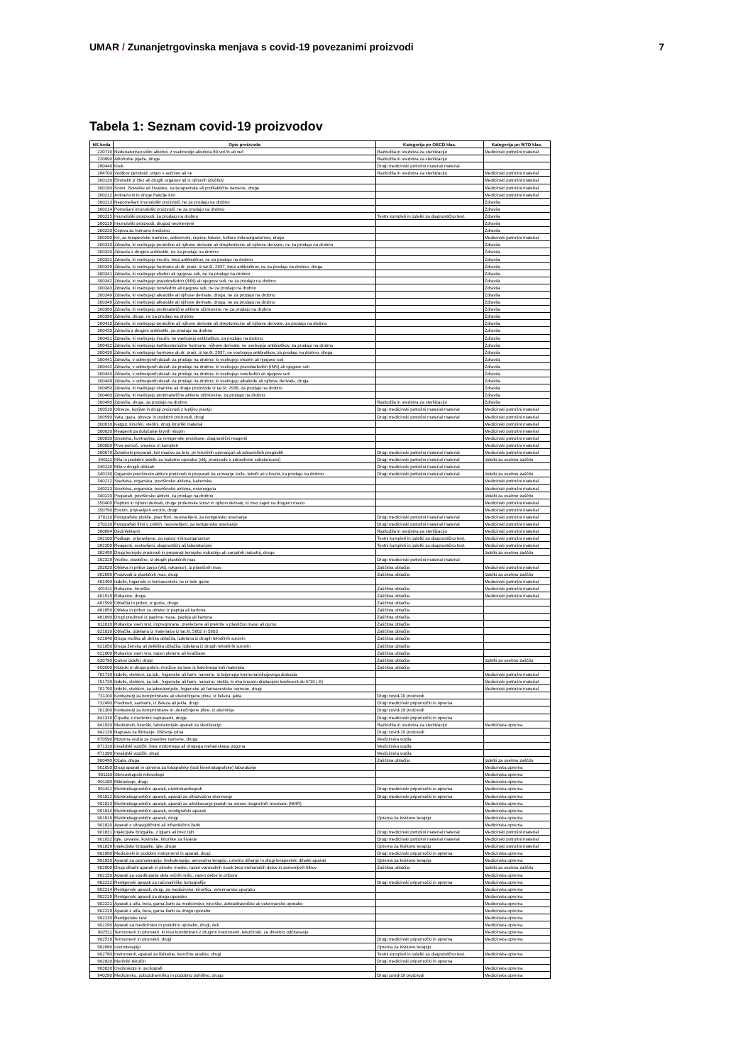UMAR / Zunanjetrgovinska menjava s covid-19 povezanimi proizvodi 7
Tabela 1: Seznam covid-19 proizvodov
| HS koda | Opis proizvoda | Kategorija po OECD klas. | Kategorija po WTO klas. |
| --- | --- | --- | --- |
| 220710 | Nedenaturiran etilni alkohol, z vsebnostjo alkohola 80 vol.% ali več | Razkužila in sredstva za sterilizacijo | Medicinski potrošni material |
| 220890 | Alkoholne pijače, druge | Razkužila in sredstva za sterilizacijo | |
| 280440 | Kisik | Drugi medicinski potrošni material material | |
| 284700 | Vodikov peroksid, utrjen s sečnino ali ne | Razkužila in sredstva za sterilizacijo | Medicinski potrošni material |
| 300120 | Ekstrakti iz žlez ali drugih organov ali iz njihovih izločkov | | Medicinski potrošni material |
| 300190 | Snovi, človeške ali živalske, za terapevtske ali profilaktične namene, druge | | Medicinski potrošni material |
| 300212 | Antiserumi in druge frakcije krvi | | Medicinski potrošni material |
| 300213 | Nepomešani imunološki proizvodi, ne za prodajo na drobno | | Zdravila |
| 300214 | Pomešani imunološki proizvodi, ne za prodajo na drobno | | Zdravila |
| 300215 | Imunološki proizvodi, za prodajo na drobno | Testni kompleti in izdelki za diagnostično test. | Zdravila |
| 300219 | Imunološki proizvodi, drugod neomenjeni | | Zdravila |
| 300220 | Cepiva za humano medicino | | Zdravila |
| 300290 | Kri, za terapevtske namene, antiserumi, cepiva, toksini, kulture mikroorganizmov, drugo | | Medicinski potrošni material |
| 300310 | Zdravila, ki vsebujejo peniciline ali njihove derivate ali streptomicine ali njihove derivate, ne za prodajo na drobno | | Zdravila |
| 300320 | Zdravila z drugimi antibiotiki, ne za prodajo na drobno | | Zdravila |
| 300331 | Zdravila, ki vsebujejo insulin, brez antibiotikov, ne za prodajo na drobno | | Zdravila |
| 300339 | Zdravila, ki vsebujejo hormone ali dr. proiz. iz tar.št. 2937, brez antibiotikov, ne za prodajo na drobno, druga | | Zdravila |
| 300341 | Zdravila, ki vsebujejo efedrin ali njegove soli, ne za prodajo na drobno | | Zdravila |
| 300342 | Zdravila, ki vsebujejo psevdoefedrin (INN) ali njegove soli, ne za prodajo na drobno | | Zdravila |
| 300343 | Zdravila, ki vsebujejo norefedrin ali njegove soli, ne za prodajo na drobno | | Zdravila |
| 300349 | Zdravila, ki vsebujejo alkaloide ali njihove derivate, druga, ne za prodajo na drobno | | Zdravila |
| 300349 | Zdravila, ki vsebujejo alkaloide ali njihove derivate, druga, ne za prodajo na drobno | | Zdravila |
| 300360 | Zdravila, ki vsebujejo protimalarične aktivne učinkovine, ne za prodajo na drobno | | Zdravila |
| 300390 | Zdravila, druga, ne za prodajo na drobno | | Zdravila |
| 300410 | Zdravila, ki vsebujejo peniciline ali njihove derivate ali streptomicine ali njihove derivate, za prodajo na drobno | | Zdravila |
| 300420 | Zdravila z drugimi antibiotiki, za prodajo na drobno | | Zdravila |
| 300431 | Zdravila, ki vsebujejo insulin, ne vsebujejo antibiotikov, za prodajo na drobno | | Zdravila |
| 300432 | Zdravila, ki vsebujejo kortikosteroidne hormone, njihove derivate, ne vsebujejo antibiotikov, za prodajo na drobno | | Zdravila |
| 300439 | Zdravila, ki vsebujejo hormone ali dr. proiz. iz tar.št. 2937, ne vsebujejo antibiotikov, za prodajo na drobno, druga | | Zdravila |
| 300441 | Zdravila, v odmerjenih dozah za prodajo na drobno, ki vsebujejo efedrin ali njegove soli | | Zdravila |
| 300442 | Zdravila, v odmerjenih dozah za prodajo na drobno, ki vsebujejo psevdoefedrin (INN) ali njegove soli | | Zdravila |
| 300443 | Zdravila, v odmerjenih dozah za prodajo na drobno, ki vsebujejo norefedrin ali njegove soli | | Zdravila |
| 300449 | Zdravila, v odmerjenih dozah za prodajo na drobno, ki vsebujejo alkaloide ali njihove derivate, druga | | Zdravila |
| 300450 | Zdravila, ki vsebujejo vitamine ali druge proizvode iz tar.št. 2936, za prodajo na drobno | | Zdravila |
| 300460 | Zdravila, ki vsebujejo protimalarične aktivne učinkovine, za prodajo na drobno | | Zdravila |
| 300490 | Zdravila, druga, za prodajo na drobno | Razkužila in sredstva za sterilizacijo | Zdravila |
| 300510 | Obveze, lepljive in drugi proizvodi z lepljivo plastjo | Drugi medicinski potrošni material material | Medicinski potrošni material |
| 300590 | Vata, gaza, obveze in podobni proizvodi, drugi | Drugi medicinski potrošni material material | Medicinski potrošni material |
| 300610 | Katgut, kirurški, sterilni, drugi kirurški material | | Medicinski potrošni material |
| 300620 | Reagenti za določanje krvnih skupin | | Medicinski potrošni material |
| 300630 | Sredstva, kontrastna, za rentgenske preiskave, diagnostični reagenti | | Medicinski potrošni material |
| 300650 | Prva pomoč, omarice in kompleti | | Medicinski potrošni material |
| 300670 | Želatinski preparati, kot mazivo za telo, pri kirurških operacijah ali zdravniških pregledih | Drugi medicinski potrošni material material | Medicinski potrošni material |
| 340111 | Mila in podobni izdelki za toaletno uporabo (vklj. proizvode z zdravilnimi substancami) | Drugi medicinski potrošni material material | Izdelki za osebno zaščito |
| 340120 | Milo v drugih oblikah | Drugi medicinski potrošni material material | |
| 340130 | Organski površinsko aktivni proizvodi in preparati za umivanje kože, tekoči ali v kremi, za prodajo na drobno | Drugi medicinski potrošni material material | Izdelki za osebno zaščito |
| 340212 | Sredstva, organska, površinsko aktivna, kationska | | Medicinski potrošni material |
| 340213 | Sredstva, organska, površinsko aktivna, neionogena | | Medicinski potrošni material |
| 340220 | Preparati, površinsko aktivni, za prodajo na drobno | | Izdelki za osebno zaščito |
| 350400 | Peptoni in njihovi derivati, druge proteinske snovi in njihovi derivati, ki niso zajeti na drugem mestu | | Medicinski potrošni material |
| 350790 | Encimi, pripravljeni encimi, drugi | | Medicinski potrošni material |
| 370110 | Fotografske plošče, plan filmi, neosvetljeni, za rentgensko snemanje | Drugi medicinski potrošni material material | Medicinski potrošni material |
| 370210 | Fotografski filmi v zvitkih, neosvetljeni, za rentgensko snemanje | Drugi medicinski potrošni material material | Medicinski potrošni material |
| 380894 | Dezinfektanti | Razkužila in sredstva za sterilizacijo | Medicinski potrošni material |
| 382100 | Podlage, pripravljene, za razvoj mikroorganizmov | Testni kompleti in izdelki za diagnostično test. | Medicinski potrošni material |
| 382200 | Reagenti, sestavljeni, diagnostični ali laboratorijski | Testni kompleti in izdelki za diagnostično test. | Medicinski potrošni material |
| 382499 | Drugi kemijski proizvodi in preparati kemijske industrije ali sorodnih industrij, drugo | | Izdelki za osebno zaščito |
| 392329 | Vrečke, plastične, iz drugih plastičnih mas | Drugi medicinski potrošni material material | |
| 392620 | Obleka in pribor zanjo (vklj. rokavice), iz plastičnih mas | Zaščitna oblačila | Medicinski potrošni material |
| 392690 | Proizvodi iz plastičnih mas, drugi | Zaščitna oblačila | Izdelki za osebno zaščito |
| 401490 | Izdelki, higienski in farmacevtski, ne iz trde gume | | Medicinski potrošni material |
| 401511 | Rokavice, kirurške | Zaščitna oblačila | Medicinski potrošni material |
| 401519 | Rokavice, druge | Zaščitna oblačila | Medicinski potrošni material |
| 401590 | Oblačila in pribor, iz gume, drugo | Zaščitna oblačila | |
| 481850 | Obleka in pribor za obleko iz papirja ali kartona | Zaščitna oblačila | |
| 481890 | Drugi predmeti iz papirne mase, papirja ali kartona | Zaščitna oblačila | |
| 611610 | Rokavice vseh vrst, impregnirane, prevlečene ali prekrite s plastično maso ali gumo | Zaščitna oblačila | |
| 621010 | Oblačila, izdelana iz materialov iz tar.št. 5602 in 5603 | Zaščitna oblačila | |
| 621040 | Druga moška ali deška oblačila, izdelana iz drugih tekstilnih surovin | Zaščitna oblačila | |
| 621050 | Druga ženska ali dekliška oblačila, izdelana iz drugih tekstilnih surovin | Zaščitna oblačila | |
| 621600 | Rokavice vseh vrst, razen pletene ali kvačkane | Zaščitna oblačila | |
| 630790 | Gotovi izdelki, drugi | Zaščitna oblačila | Izdelki za osebno zaščito |
| 650500 | Klobuki in druga pokriv.,mrežice za lase iz kakršnega koli materiala | Zaščitna oblačila | |
| 701710 | Izdelki, stekleni, za lab., higienske ali farm. namene, iz taljenega kremena/silicijevega dioksida | | Medicinski potrošni material |
| 701720 | Izdelki, stekleni, za lab., higienske ali farm. namene, steklo, ki ima linearni dilatacijski koeficient do 5*10 (-6) | | Medicinski potrošni material |
| 701790 | Izdelki, stekleni, za laboratorijske, higienske ali farmacevtske namene, drugi | | Medicinski potrošni material |
| 731100 | Kontejnerji za komprimirane ali utekočinjene pline, iz železa, jekla | Drugi covid-19 proizvodi | |
| 732490 | Predmeti, sanitarni, iz železa ali jekla, drugi | Drugi medicinski pripomočki in oprema | |
| 761300 | Kontejnerji za komprimirane in utekočinjene pline, iz aluminija | Drugi covid-19 proizvodi | |
| 841319 | Črpalke z merilnimi napravami, druge | Drugi medicinski pripomočki in oprema | |
| 841920 | Medicinski, kirurški, laboratorijski aparati za sterilizacijo | Razkužila in sredstva za sterilizacijo | Medicinska oprema |
| 842139 | Naprave za filtriranje, čiščenje plina | Drugi covid-19 proizvodi | |
| 870590 | Motorna vozila za posebne namene, druga | Medicinska vozila | |
| 871310 | Invalidski vozički, brez motornega ali drugega mehanskega pogona | Medicinska vozila | |
| 871390 | Invalidski vozički, drugi | Medicinska vozila | |
| 900490 | Očala, druga | Zaščitna oblačila | Izdelki za osebno zaščito |
| 901050 | Drugi aparati in oprema za fotografske (tudi kinematografske) laboratorije | | Medicinska oprema |
| 901110 | Stereoskopski mikroskopi | | Medicinska oprema |
| 901180 | Mikroskopi, drugi | | Medicinska oprema |
| 901811 | Elektrodiagnostični aparati, elektrokardiografi | Drugi medicinski pripomočki in oprema | Medicinska oprema |
| 901812 | Elektrodiagnostični aparati, aparati za ultrazvočno skeniranje | Drugi medicinski pripomočki in oprema | Medicinska oprema |
| 901813 | Elektrodiagnostični aparati, aparati za odslikavanje podob na osnovi magnetnih resonanc (NMR) | | Medicinska oprema |
| 901814 | Elektrodiagnostični aparati, scintigrafski aparati | | Medicinska oprema |
| 901819 | Elektrodiagnostični aparati, drugi | Oprema za kisikovo terapijo | Medicinska oprema |
| 901820 | Aparati z ultravijoličnimi ali infrardečimi žarki | | Medicinska oprema |
| 901831 | Injekcijske brizgalke, z iglami ali brez njih | Drugi medicinski potrošni material material | Medicinski potrošni material |
| 901832 | Igle, cevaste, kovinske, kirurške za šivanje | Drugi medicinski potrošni material material | Medicinski potrošni material |
| 901839 | Injekcijske brizgalke, igle, druge | Oprema za kisikovo terapijo | Medicinski potrošni material |
| 901890 | Medicinski in podobni instrumenti in aparati, drugi | Drugi medicinski pripomočki in oprema | Medicinska oprema |
| 901920 | Aparati za ozonoterapijo, kisikoterapijo, aerosolno terapijo, umetno dihanje in drugi terapevtski dihalni aparati | Oprema za kisikovo terapijo | Medicinska oprema |
| 902000 | Drugi dihalni aparati in plinske maske, razen varovalnih mask brez mehanskih delov in zamenljivih filtrov | Zaščitna oblačila | Izdelki za osebno zaščito |
| 902150 | Aparati za spodbujanje dela srčnih mišic, razen delov in pribora | | Medicinska oprema |
| 902212 | Rentgenski aparati za računalniško tomografijo | Drugi medicinski pripomočki in oprema | Medicinska oprema |
| 902214 | Rentgenski aparati, drugi, za medicinsko, kirurško, veterinarsko uporabo | | Medicinska oprema |
| 902219 | Rentgenski aparati za drugo uporabo | | Medicinska oprema |
| 902221 | Aparati z alfa, beta, gama žarki za medicinsko, kirurško, zobozdravniško ali veterinarsko uporabo | | Medicinska oprema |
| 902229 | Aparati z alfa, beta, gama žarki za drugo uporabo | | Medicinska oprema |
| 902230 | Rentgenske cevi | | Medicinska oprema |
| 902290 | Aparati za medicinsko in podobno uporabo, drugi, deli | | Medicinska oprema |
| 902511 | Termometri in pirometri, ki niso kombinirani z drugimi instrumenti, tekočinski, za direktno odčitavanje | | Medicinska oprema |
| 902519 | Termometri in pirometri, drugi | Drugi medicinski pripomočki in oprema | Medicinska oprema |
| 902680 | ozonoterapijo | Oprema za kisikovo terapijo | |
| 902780 | Instrumenti, aparati za fizikalne, kemične analize, drugi | Testni kompleti in izdelki za diagnostično test. | Medicinska oprema |
| 902820 | Merilniki tekočin | Drugi medicinski pripomočki in oprema | |
| 903020 | Osciloskopi in oscilografi | | Medicinska oprema |
| 940290 | Medicinsko, zobozdravniško in podobno pohištvo, drugo | Drugi covid-19 proizvodi | Medicinska oprema |